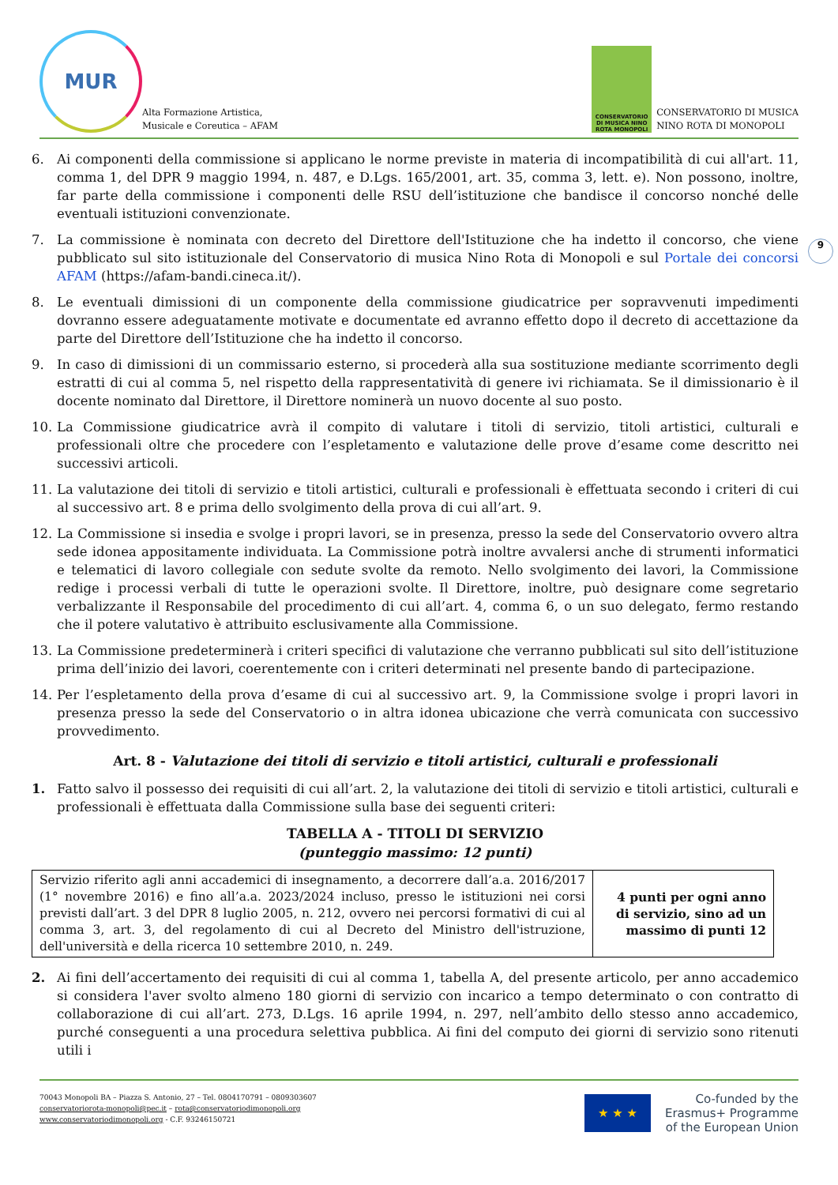MUR
Alta Formazione Artistica,
Musicale e Coreutica – AFAM
CONSERVATORIO DI MUSICA NINO ROTA MONOPOLI
CONSERVATORIO DI MUSICA
NINO ROTA DI MONOPOLI
9
6. Ai componenti della commissione si applicano le norme previste in materia di incompatibilità di cui all'art. 11, comma 1, del DPR 9 maggio 1994, n. 487, e D.Lgs. 165/2001, art. 35, comma 3, lett. e). Non possono, inoltre, far parte della commissione i componenti delle RSU dell’istituzione che bandisce il concorso nonché delle eventuali istituzioni convenzionate.
7. La commissione è nominata con decreto del Direttore dell'Istituzione che ha indetto il concorso, che viene pubblicato sul sito istituzionale del Conservatorio di musica Nino Rota di Monopoli e sul Portale dei concorsi AFAM (https://afam-bandi.cineca.it/).
8. Le eventuali dimissioni di un componente della commissione giudicatrice per sopravvenuti impedimenti dovranno essere adeguatamente motivate e documentate ed avranno effetto dopo il decreto di accettazione da parte del Direttore dell’Istituzione che ha indetto il concorso.
9. In caso di dimissioni di un commissario esterno, si procederà alla sua sostituzione mediante scorrimento degli estratti di cui al comma 5, nel rispetto della rappresentatività di genere ivi richiamata. Se il dimissionario è il docente nominato dal Direttore, il Direttore nominerà un nuovo docente al suo posto.
10. La Commissione giudicatrice avrà il compito di valutare i titoli di servizio, titoli artistici, culturali e professionali oltre che procedere con l’espletamento e valutazione delle prove d’esame come descritto nei successivi articoli.
11. La valutazione dei titoli di servizio e titoli artistici, culturali e professionali è effettuata secondo i criteri di cui al successivo art. 8 e prima dello svolgimento della prova di cui all’art. 9.
12. La Commissione si insedia e svolge i propri lavori, se in presenza, presso la sede del Conservatorio ovvero altra sede idonea appositamente individuata. La Commissione potrà inoltre avvalersi anche di strumenti informatici e telematici di lavoro collegiale con sedute svolte da remoto. Nello svolgimento dei lavori, la Commissione redige i processi verbali di tutte le operazioni svolte. Il Direttore, inoltre, può designare come segretario verbalizzante il Responsabile del procedimento di cui all’art. 4, comma 6, o un suo delegato, fermo restando che il potere valutativo è attribuito esclusivamente alla Commissione.
13. La Commissione predeterminerà i criteri specifici di valutazione che verranno pubblicati sul sito dell’istituzione prima dell’inizio dei lavori, coerentemente con i criteri determinati nel presente bando di partecipazione.
14. Per l’espletamento della prova d’esame di cui al successivo art. 9, la Commissione svolge i propri lavori in presenza presso la sede del Conservatorio o in altra idonea ubicazione che verrà comunicata con successivo provvedimento.
Art. 8 - Valutazione dei titoli di servizio e titoli artistici, culturali e professionali
1. Fatto salvo il possesso dei requisiti di cui all’art. 2, la valutazione dei titoli di servizio e titoli artistici, culturali e professionali è effettuata dalla Commissione sulla base dei seguenti criteri:
TABELLA A - TITOLI DI SERVIZIO
(punteggio massimo: 12 punti)
| Servizio riferito agli anni accademici di insegnamento, a decorrere dall’a.a. 2016/2017 (1° novembre 2016) e fino all’a.a. 2023/2024 incluso, presso le istituzioni nei corsi previsti dall’art. 3 del DPR 8 luglio 2005, n. 212, ovvero nei percorsi formativi di cui al comma 3, art. 3, del regolamento di cui al Decreto del Ministro dell'istruzione, dell'università e della ricerca 10 settembre 2010, n. 249. | 4 punti per ogni anno di servizio, sino ad un massimo di punti 12 |
2. Ai fini dell’accertamento dei requisiti di cui al comma 1, tabella A, del presente articolo, per anno accademico si considera l'aver svolto almeno 180 giorni di servizio con incarico a tempo determinato o con contratto di collaborazione di cui all’art. 273, D.Lgs. 16 aprile 1994, n. 297, nell’ambito dello stesso anno accademico, purché conseguenti a una procedura selettiva pubblica. Ai fini del computo dei giorni di servizio sono ritenuti utili i
70043 Monopoli BA – Piazza S. Antonio, 27 – Tel. 0804170791 – 0809303607
conservatoriorota-monopoli@pec.it – rota@conservatoriodimonopoli.org
www.conservatoriodimonopoli.org - C.F. 93246150721
★ ★ ★
Co-funded by the
Erasmus+ Programme
of the European Union